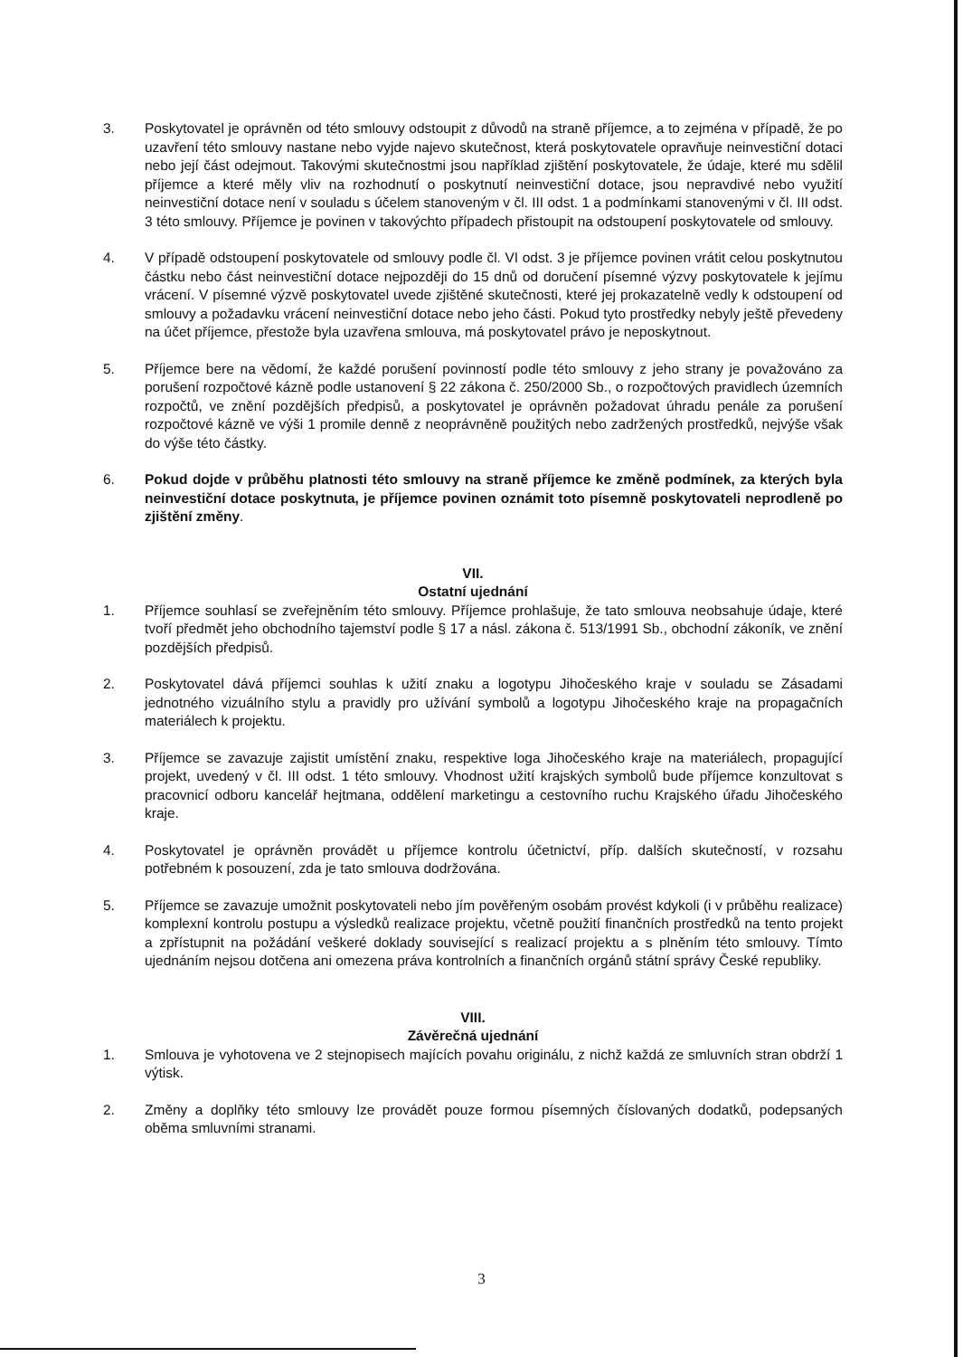3. Poskytovatel je oprávněn od této smlouvy odstoupit z důvodů na straně příjemce, a to zejména v případě, že po uzavření této smlouvy nastane nebo vyjde najevo skutečnost, která poskytovatele opravňuje neinvestiční dotaci nebo její část odejmout. Takovými skutečnostmi jsou například zjištění poskytovatele, že údaje, které mu sdělil příjemce a které měly vliv na rozhodnutí o poskytnutí neinvestiční dotace, jsou nepravdivé nebo využití neinvestiční dotace není v souladu s účelem stanoveným v čl. III odst. 1 a podmínkami stanovenými v čl. III odst. 3 této smlouvy. Příjemce je povinen v takovýchto případech přistoupit na odstoupení poskytovatele od smlouvy.
4. V případě odstoupení poskytovatele od smlouvy podle čl. VI odst. 3 je příjemce povinen vrátit celou poskytnutou částku nebo část neinvestiční dotace nejpozději do 15 dnů od doručení písemné výzvy poskytovatele k jejímu vrácení. V písemné výzvě poskytovatel uvede zjištěné skutečnosti, které jej prokazatelně vedly k odstoupení od smlouvy a požadavku vrácení neinvestiční dotace nebo jeho části. Pokud tyto prostředky nebyly ještě převedeny na účet příjemce, přestože byla uzavřena smlouva, má poskytovatel právo je neposkytnout.
5. Příjemce bere na vědomí, že každé porušení povinností podle této smlouvy z jeho strany je považováno za porušení rozpočtové kázně podle ustanovení § 22 zákona č. 250/2000 Sb., o rozpočtových pravidlech územních rozpočtů, ve znění pozdějších předpisů, a poskytovatel je oprávněn požadovat úhradu penále za porušení rozpočtové kázně ve výši 1 promile denně z neoprávněně použitých nebo zadržených prostředků, nejvýše však do výše této částky.
6. Pokud dojde v průběhu platnosti této smlouvy na straně příjemce ke změně podmínek, za kterých byla neinvestiční dotace poskytnuta, je příjemce povinen oznámit toto písemně poskytovateli neprodleně po zjištění změny.
VII.
Ostatní ujednání
1. Příjemce souhlasí se zveřejněním této smlouvy. Příjemce prohlašuje, že tato smlouva neobsahuje údaje, které tvoří předmět jeho obchodního tajemství podle § 17 a násl. zákona č. 513/1991 Sb., obchodní zákoník, ve znění pozdějších předpisů.
2. Poskytovatel dává příjemci souhlas k užití znaku a logotypu Jihočeského kraje v souladu se Zásadami jednotného vizuálního stylu a pravidly pro užívání symbolů a logotypu Jihočeského kraje na propagačních materiálech k projektu.
3. Příjemce se zavazuje zajistit umístění znaku, respektive loga Jihočeského kraje na materiálech, propagující projekt, uvedený v čl. III odst. 1 této smlouvy. Vhodnost užití krajských symbolů bude příjemce konzultovat s pracovnicí odboru kancelář hejtmana, oddělení marketingu a cestovního ruchu Krajského úřadu Jihočeského kraje.
4. Poskytovatel je oprávněn provádět u příjemce kontrolu účetnictví, příp. dalších skutečností, v rozsahu potřebném k posouzení, zda je tato smlouva dodržována.
5. Příjemce se zavazuje umožnit poskytovateli nebo jím pověřeným osobám provést kdykoli (i v průběhu realizace) komplexní kontrolu postupu a výsledků realizace projektu, včetně použití finančních prostředků na tento projekt a zpřístupnit na požádání veškeré doklady související s realizací projektu a s plněním této smlouvy. Tímto ujednáním nejsou dotčena ani omezena práva kontrolních a finančních orgánů státní správy České republiky.
VIII.
Závěrečná ujednání
1. Smlouva je vyhotovena ve 2 stejnopisech majících povahu originálu, z nichž každá ze smluvních stran obdrží 1 výtisk.
2. Změny a doplňky této smlouvy lze provádět pouze formou písemných číslovaných dodatků, podepsaných oběma smluvními stranami.
3